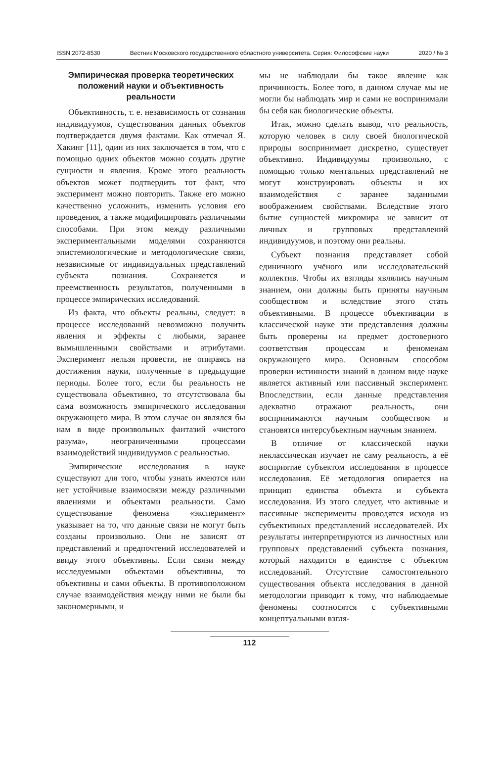ISSN 2072-8530 Вестник Московского государственного областного университета. Серия: Философские науки 2020 / № 3
Эмпирическая проверка теоретических положений науки и объективность реальности
Объективность, т. е. независимость от сознания индивидуумов, существования данных объектов подтверждается двумя фактами. Как отмечал Я. Хакинг [11], один из них заключается в том, что с помощью одних объектов можно создать другие сущности и явления. Кроме этого реальность объектов может подтвердить тот факт, что эксперимент можно повторить. Также его можно качественно усложнить, изменить условия его проведения, а также модифицировать различными способами. При этом между различными экспериментальными моделями сохраняются эпистемиологические и методологические связи, независимые от индивидуальных представлений субъекта познания. Сохраняется и преемственность результатов, полученными в процессе эмпирических исследований.
Из факта, что объекты реальны, следует: в процессе исследований невозможно получить явления и эффекты с любыми, заранее вымышленными свойствами и атрибутами. Эксперимент нельзя провести, не опираясь на достижения науки, полученные в предыдущие периоды. Более того, если бы реальность не существовала объективно, то отсутствовала бы сама возможность эмпирического исследования окружающего мира. В этом случае он являлся бы нам в виде произвольных фантазий «чистого разума», неограниченными процессами взаимодействий индивидуумов с реальностью.
Эмпирические исследования в науке существуют для того, чтобы узнать имеются или нет устойчивые взаимосвязи между различными явлениями и объектами реальности. Само существование феномена «эксперимент» указывает на то, что данные связи не могут быть созданы произвольно. Они не зависят от представлений и предпочтений исследователей и ввиду этого объективны. Если связи между исследуемыми объектами объективны, то объективны и сами объекты. В противоположном случае взаимодействия между ними не были бы закономерными, и
мы не наблюдали бы такое явление как причинность. Более того, в данном случае мы не могли бы наблюдать мир и сами не воспринимали бы себя как биологические объекты.
Итак, можно сделать вывод, что реальность, которую человек в силу своей биологической природы воспринимает дискретно, существует объективно. Индивидуумы произвольно, с помощью только ментальных представлений не могут конструировать объекты и их взаимодействия с заранее заданными воображением свойствами. Вследствие этого бытие сущностей микромира не зависит от личных и групповых представлений индивидуумов, и поэтому они реальны.
Субъект познания представляет собой единичного учёного или исследовательский коллектив. Чтобы их взгляды являлись научным знанием, они должны быть приняты научным сообществом и вследствие этого стать объективными. В процессе объективации в классической науке эти представления должны быть проверены на предмет достоверного соответствия процессам и феноменам окружающего мира. Основным способом проверки истинности знаний в данном виде науке является активный или пассивный эксперимент. Впоследствии, если данные представления адекватно отражают реальность, они воспринимаются научным сообществом и становятся интерсубъектным научным знанием.
В отличие от классической науки неклассическая изучает не саму реальность, а её восприятие субъектом исследования в процессе исследования. Её методология опирается на принцип единства объекта и субъекта исследования. Из этого следует, что активные и пассивные эксперименты проводятся исходя из субъективных представлений исследователей. Их результаты интерпретируются из личностных или групповых представлений субъекта познания, который находится в единстве с объектом исследований. Отсутствие самостоятельного существования объекта исследования в данной методологии приводит к тому, что наблюдаемые феномены соотносятся с субъективными концептуальными взгля-
112